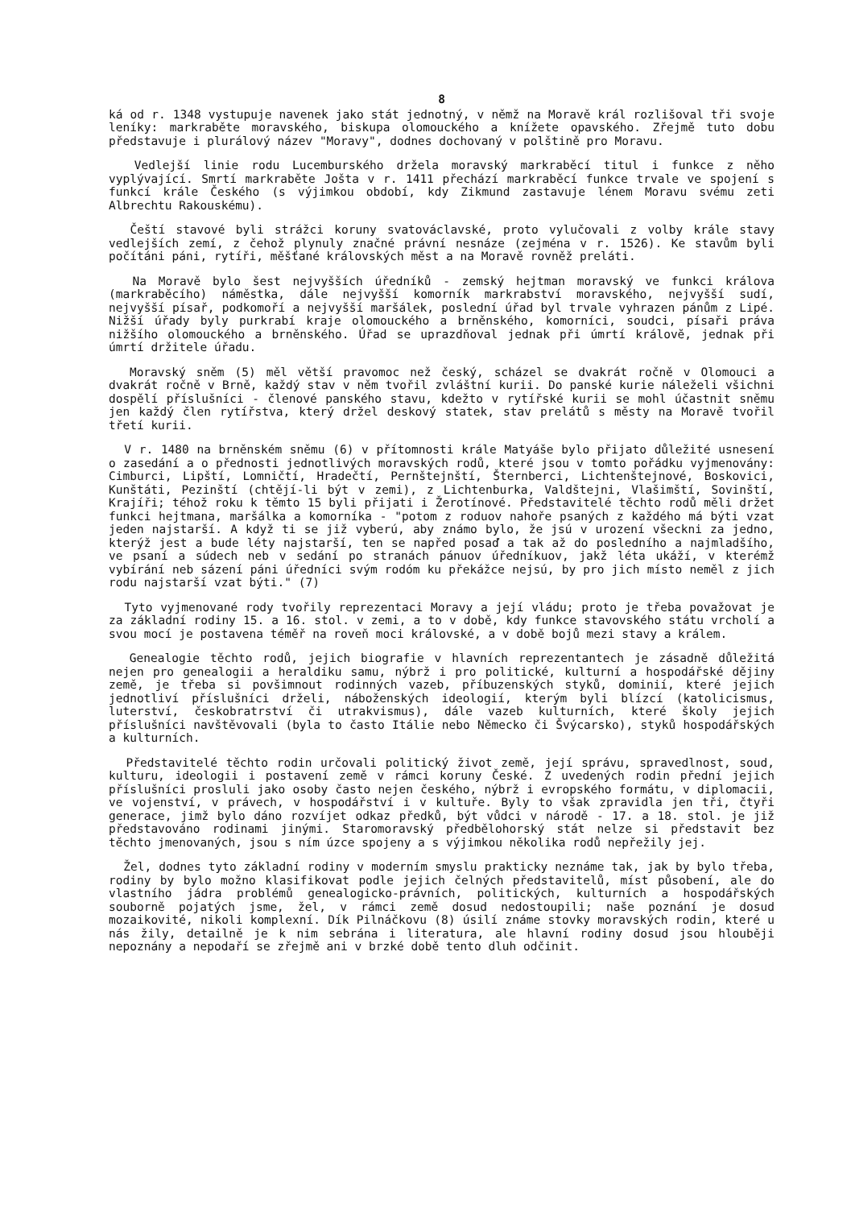8
ká od r. 1348 vystupuje navenek jako stát jednotný, v němž na Moravě král rozlišoval tři svoje leníky: markraběte moravského, biskupa olomouckého a knížete opavského. Zřejmě tuto dobu představuje i plurálový název "Moravy", dodnes dochovaný v polštině pro Moravu.
Vedlejší linie rodu Lucemburského držela moravský markraběcí titul i funkce z něho vyplývající. Smrtí markraběte Jošta v r. 1411 přechází markraběcí funkce trvale ve spojení s funkcí krále Českého (s výjimkou období, kdy Zikmund zastavuje lénem Moravu svému zeti Albrechtu Rakouskému).
Čeští stavové byli strážci koruny svatováclavské, proto vylučovali z volby krále stavy vedlejších zemí, z čehož plynuly značné právní nesnáze (zejména v r. 1526). Ke stavům byli počítáni páni, rytíři, měšťané královských měst a na Moravě rovněž preláti.
Na Moravě bylo šest nejvyšších úředníků - zemský hejtman moravský ve funkci králova (markraběcího) náměstka, dále nejvyšší komorník markrabství moravského, nejvyšší sudí, nejvyšší písař, podkomoří a nejvyšší maršálek, poslední úřad byl trvale vyhrazen pánům z Lipé. Nižší úřady byly purkrabí kraje olomouckého a brněnského, komorníci, soudci, písaři práva nižšího olomouckého a brněnského. Úřad se uprazdňoval jednak při úmrtí královĕ, jednak při úmrtí držitele úřadu.
Moravský sněm (5) měl větší pravomoc než český, scházel se dvakrát ročně v Olomouci a dvakrát ročně v Brně, každý stav v něm tvořil zvláštní kurii. Do panské kurie náleželi všichni dospělí příslušníci - členové panského stavu, kdežto v rytířské kurii se mohl účastnit sněmu jen každý člen rytířstva, který držel deskový statek, stav prelátů s městy na Moravě tvořil třetí kurii.
V r. 1480 na brněnském sněmu (6) v přítomnosti krále Matyáše bylo přijato důležité usnesení o zasedání a o přednosti jednotlivých moravských rodů, které jsou v tomto pořádku vyjmenovány: Cimburci, Lipští, Lomničtí, Hradečtí, Pernštejnští, Šternberci, Lichtenštejnové, Boskovici, Kunštáti, Pezinští (chtějí-li být v zemi), z Lichtenburka, Valdštejni, Vlašimští, Sovinští, Krajíři; téhož roku k těmto 15 byli přijati i Žerotínové. Představitelé těchto rodů měli držet funkci hejtmana, maršálka a komorníka - "potom z roduov nahoře psaných z každého má býti vzat jeden najstarší. A když ti se již vyberú, aby známo bylo, že jsú v urození všeckni za jedno, kterýž jest a bude léty najstarší, ten se napřed posaď a tak až do posledního a najmladšího, ve psaní a súdech neb v sedání po stranách pánuov úředníkuov, jakž léta ukáží, v kterémž vybírání neb sázení páni úředníci svým rodóm ku překážce nejsú, by pro jich místo neměl z jich rodu najstarší vzat býti." (7)
Tyto vyjmenované rody tvořily reprezentaci Moravy a její vládu; proto je třeba považovat je za základní rodiny 15. a 16. stol. v zemi, a to v době, kdy funkce stavovského státu vrcholí a svou mocí je postavena téměř na roveň moci královské, a v době bojů mezi stavy a králem.
Genealogie těchto rodů, jejich biografie v hlavních reprezentantech je zásadně důležitá nejen pro genealogii a heraldiku samu, nýbrž i pro politické, kulturní a hospodářské dějiny země, je třeba si povšimnout rodinných vazeb, příbuzenských styků, dominií, které jejich jednotliví příslušníci drželi, náboženských ideologií, kterým byli blízcí (katolicismus, luterství, českobratrství či utrakvismus), dále vazeb kulturních, které školy jejich příslušníci navštěvovali (byla to často Itálie nebo Německo či Švýcarsko), styků hospodářských a kulturních.
Představitelé těchto rodin určovali politický život země, její správu, spravedlnost, soud, kulturu, ideologii i postavení země v rámci koruny České. Z uvedených rodin přední jejich příslušníci prosluli jako osoby často nejen českého, nýbrž i evropského formátu, v diplomacii, ve vojenství, v právech, v hospodářství i v kultuře. Byly to však zpravidla jen tři, čtyři generace, jimž bylo dáno rozvíjet odkaz předků, být vůdci v národě - 17. a 18. stol. je již představováno rodinami jinými. Staromoravský předbělohorský stát nelze si představit bez těchto jmenovaných, jsou s ním úzce spojeny a s výjimkou několika rodů nepřežily jej.
Žel, dodnes tyto základní rodiny v moderním smyslu prakticky neznáme tak, jak by bylo třeba, rodiny by bylo možno klasifikovat podle jejich čelných představitelů, míst působení, ale do vlastního jádra problémů genealogicko-právních, politických, kulturních a hospodářských souborně pojatých jsme, žel, v rámci země dosud nedostoupili; naše poznání je dosud mozaikovité, nikoli komplexní. Dík Pilnáčkovu (8) úsilí známe stovky moravských rodin, které u nás žily, detailně je k nim sebrána i literatura, ale hlavní rodiny dosud jsou hlouběji nepoznány a nepodaří se zřejmě ani v brzké době tento dluh odčinit.